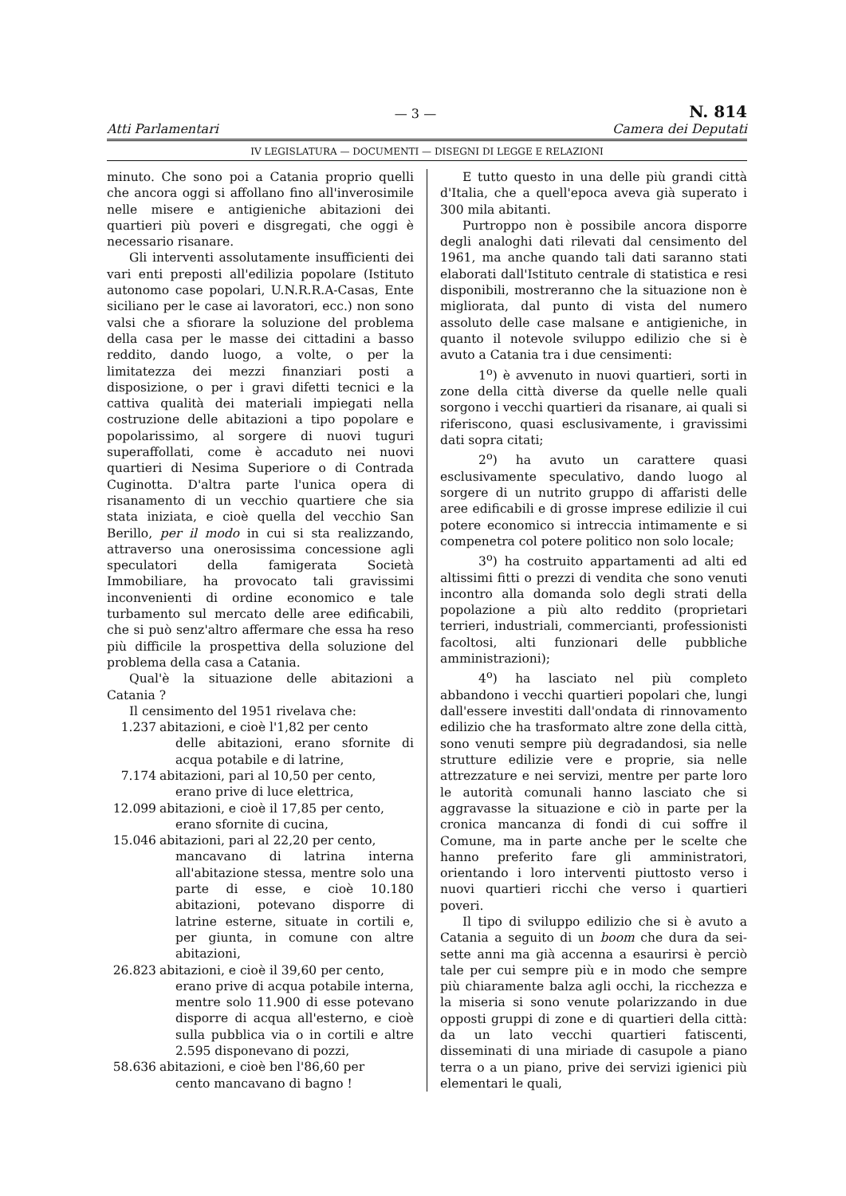Atti Parlamentari
— 3 —
N. 814
Camera dei Deputati
IV LEGISLATURA — DOCUMENTI — DISEGNI DI LEGGE E RELAZIONI
minuto. Che sono poi a Catania proprio quelli che ancora oggi si affollano fino all'inverosimile nelle misere e antigieniche abitazioni dei quartieri più poveri e disgregati, che oggi è necessario risanare.
Gli interventi assolutamente insufficienti dei vari enti preposti all'edilizia popolare (Istituto autonomo case popolari, U.N.R.R.A-Casas, Ente siciliano per le case ai lavoratori, ecc.) non sono valsi che a sfiorare la soluzione del problema della casa per le masse dei cittadini a basso reddito, dando luogo, a volte, o per la limitatezza dei mezzi finanziari posti a disposizione, o per i gravi difetti tecnici e la cattiva qualità dei materiali impiegati nella costruzione delle abitazioni a tipo popolare e popolarissimo, al sorgere di nuovi tuguri superaffollati, come è accaduto nei nuovi quartieri di Nesima Superiore o di Contrada Cuginotta. D'altra parte l'unica opera di risanamento di un vecchio quartiere che sia stata iniziata, e cioè quella del vecchio San Berillo, per il modo in cui si sta realizzando, attraverso una onerosissima concessione agli speculatori della famigerata Società Immobiliare, ha provocato tali gravissimi inconvenienti di ordine economico e tale turbamento sul mercato delle aree edificabili, che si può senz'altro affermare che essa ha reso più difficile la prospettiva della soluzione del problema della casa a Catania.
Qual'è la situazione delle abitazioni a Catania ?
Il censimento del 1951 rivelava che:
1.237 abitazioni, e cioè l'1,82 per cento
delle abitazioni, erano sfornite di acqua potabile e di latrine,
7.174 abitazioni, pari al 10,50 per cento,
erano prive di luce elettrica,
12.099 abitazioni, e cioè il 17,85 per cento,
erano sfornite di cucina,
15.046 abitazioni, pari al 22,20 per cento,
mancavano di latrina interna all'abitazione stessa, mentre solo una parte di esse, e cioè 10.180 abitazioni, potevano disporre di latrine esterne, situate in cortili e, per giunta, in comune con altre abitazioni,
26.823 abitazioni, e cioè il 39,60 per cento,
erano prive di acqua potabile interna, mentre solo 11.900 di esse potevano disporre di acqua all'esterno, e cioè sulla pubblica via o in cortili e altre 2.595 disponevano di pozzi,
58.636 abitazioni, e cioè ben l'86,60 per
cento mancavano di bagno !
E tutto questo in una delle più grandi città d'Italia, che a quell'epoca aveva già superato i 300 mila abitanti.
Purtroppo non è possibile ancora disporre degli analoghi dati rilevati dal censimento del 1961, ma anche quando tali dati saranno stati elaborati dall'Istituto centrale di statistica e resi disponibili, mostreranno che la situazione non è migliorata, dal punto di vista del numero assoluto delle case malsane e antigieniche, in quanto il notevole sviluppo edilizio che si è avuto a Catania tra i due censimenti:
1<sup>o</sup>) è avvenuto in nuovi quartieri, sorti in zone della città diverse da quelle nelle quali sorgono i vecchi quartieri da risanare, ai quali si riferiscono, quasi esclusivamente, i gravissimi dati sopra citati;
2<sup>o</sup>) ha avuto un carattere quasi esclusivamente speculativo, dando luogo al sorgere di un nutrito gruppo di affaristi delle aree edificabili e di grosse imprese edilizie il cui potere economico si intreccia intimamente e si compenetra col potere politico non solo locale;
3<sup>o</sup>) ha costruito appartamenti ad alti ed altissimi fitti o prezzi di vendita che sono venuti incontro alla domanda solo degli strati della popolazione a più alto reddito (proprietari terrieri, industriali, commercianti, professionisti facoltosi, alti funzionari delle pubbliche amministrazioni);
4<sup>o</sup>) ha lasciato nel più completo abbandono i vecchi quartieri popolari che, lungi dall'essere investiti dall'ondata di rinnovamento edilizio che ha trasformato altre zone della città, sono venuti sempre più degradandosi, sia nelle strutture edilizie vere e proprie, sia nelle attrezzature e nei servizi, mentre per parte loro le autorità comunali hanno lasciato che si aggravasse la situazione e ciò in parte per la cronica mancanza di fondi di cui soffre il Comune, ma in parte anche per le scelte che hanno preferito fare gli amministratori, orientando i loro interventi piuttosto verso i nuovi quartieri ricchi che verso i quartieri poveri.
Il tipo di sviluppo edilizio che si è avuto a Catania a seguito di un boom che dura da sei-sette anni ma già accenna a esaurirsi è perciò tale per cui sempre più e in modo che sempre più chiaramente balza agli occhi, la ricchezza e la miseria si sono venute polarizzando in due opposti gruppi di zone e di quartieri della città: da un lato vecchi quartieri fatiscenti, disseminati di una miriade di casupole a piano terra o a un piano, prive dei servizi igienici più elementari le quali,